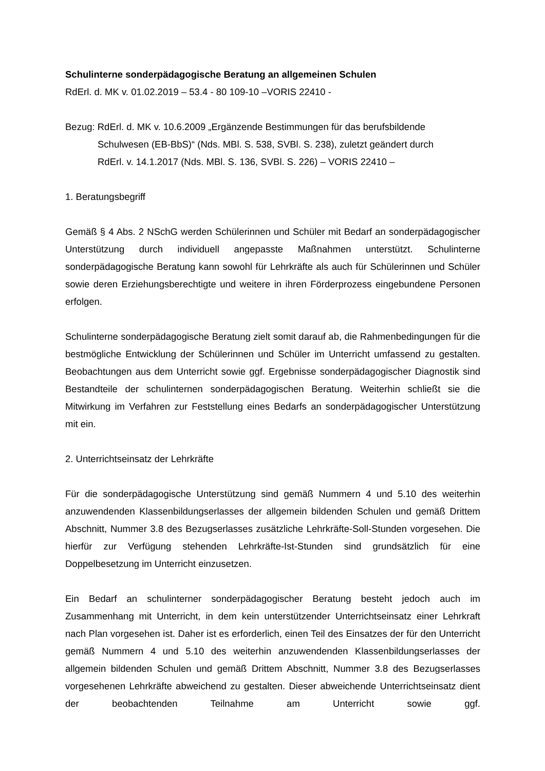Schulinterne sonderpädagogische Beratung an allgemeinen Schulen
RdErl. d. MK v. 01.02.2019 – 53.4 - 80 109-10 –VORIS 22410 -
Bezug: RdErl. d. MK v. 10.6.2009 „Ergänzende Bestimmungen für das berufsbildende
Schulwesen (EB-BbS)“ (Nds. MBl. S. 538, SVBl. S. 238), zuletzt geändert durch
RdErl. v. 14.1.2017 (Nds. MBl. S. 136, SVBl. S. 226) – VORIS 22410 –
1. Beratungsbegriff
Gemäß § 4 Abs. 2 NSchG werden Schülerinnen und Schüler mit Bedarf an sonderpädagogischer Unterstützung durch individuell angepasste Maßnahmen unterstützt. Schulinterne sonderpädagogische Beratung kann sowohl für Lehrkräfte als auch für Schülerinnen und Schüler sowie deren Erziehungsberechtigte und weitere in ihren Förderprozess eingebundene Personen erfolgen.
Schulinterne sonderpädagogische Beratung zielt somit darauf ab, die Rahmenbedingungen für die bestmögliche Entwicklung der Schülerinnen und Schüler im Unterricht umfassend zu gestalten. Beobachtungen aus dem Unterricht sowie ggf. Ergebnisse sonderpädagogischer Diagnostik sind Bestandteile der schulinternen sonderpädagogischen Beratung. Weiterhin schließt sie die Mitwirkung im Verfahren zur Feststellung eines Bedarfs an sonderpädagogischer Unterstützung mit ein.
2. Unterrichtseinsatz der Lehrkräfte
Für die sonderpädagogische Unterstützung sind gemäß Nummern 4 und 5.10 des weiterhin anzuwendenden Klassenbildungserlasses der allgemein bildenden Schulen und gemäß Drittem Abschnitt, Nummer 3.8 des Bezugserlasses zusätzliche Lehrkräfte-Soll-Stunden vorgesehen. Die hierfür zur Verfügung stehenden Lehrkräfte-Ist-Stunden sind grundsätzlich für eine Doppelbesetzung im Unterricht einzusetzen.
Ein Bedarf an schulinterner sonderpädagogischer Beratung besteht jedoch auch im Zusammenhang mit Unterricht, in dem kein unterstützender Unterrichtseinsatz einer Lehrkraft nach Plan vorgesehen ist. Daher ist es erforderlich, einen Teil des Einsatzes der für den Unterricht gemäß Nummern 4 und 5.10 des weiterhin anzuwendenden Klassenbildungserlasses der allgemein bildenden Schulen und gemäß Drittem Abschnitt, Nummer 3.8 des Bezugserlasses vorgesehenen Lehrkräfte abweichend zu gestalten. Dieser abweichende Unterrichtseinsatz dient der beobachtenden Teilnahme am Unterricht sowie ggf.